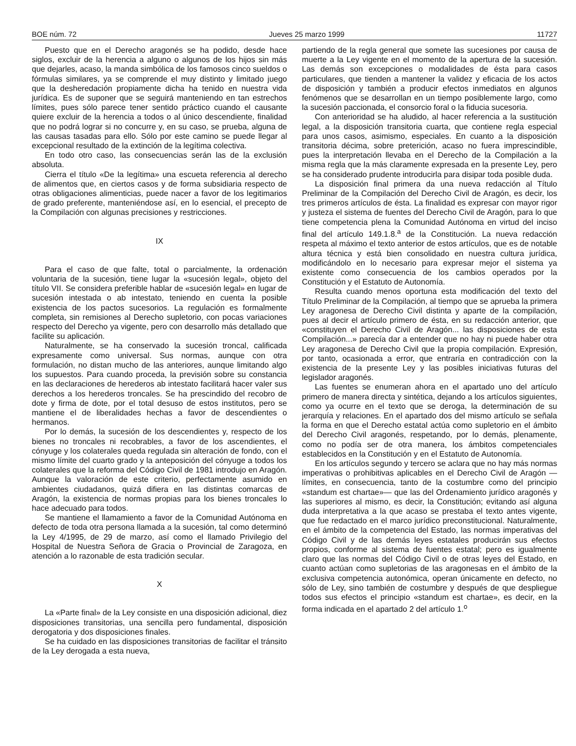BOE núm. 72 Jueves 25 marzo 1999 11727
Puesto que en el Derecho aragonés se ha podido, desde hace siglos, excluir de la herencia a alguno o algunos de los hijos sin más que dejarles, acaso, la manda simbólica de los famosos cinco sueldos o fórmulas similares, ya se comprende el muy distinto y limitado juego que la desheredación propiamente dicha ha tenido en nuestra vida jurídica. Es de suponer que se seguirá manteniendo en tan estrechos límites, pues sólo parece tener sentido práctico cuando el causante quiere excluir de la herencia a todos o al único descendiente, finalidad que no podrá lograr si no concurre y, en su caso, se prueba, alguna de las causas tasadas para ello. Sólo por este camino se puede llegar al excepcional resultado de la extinción de la legítima colectiva.
En todo otro caso, las consecuencias serán las de la exclusión absoluta.
Cierra el título «De la legítima» una escueta referencia al derecho de alimentos que, en ciertos casos y de forma subsidiaria respecto de otras obligaciones alimenticias, puede nacer a favor de los legitimarios de grado preferente, manteniéndose así, en lo esencial, el precepto de la Compilación con algunas precisiones y restricciones.
IX
Para el caso de que falte, total o parcialmente, la ordenación voluntaria de la sucesión, tiene lugar la «sucesión legal», objeto del título VII. Se considera preferible hablar de «sucesión legal» en lugar de sucesión intestada o ab intestato, teniendo en cuenta la posible existencia de los pactos sucesorios. La regulación es formalmente completa, sin remisiones al Derecho supletorio, con pocas variaciones respecto del Derecho ya vigente, pero con desarrollo más detallado que facilite su aplicación.
Naturalmente, se ha conservado la sucesión troncal, calificada expresamente como universal. Sus normas, aunque con otra formulación, no distan mucho de las anteriores, aunque limitando algo los supuestos. Para cuando proceda, la previsión sobre su constancia en las declaraciones de herederos ab intestato facilitará hacer valer sus derechos a los herederos troncales. Se ha prescindido del recobro de dote y firma de dote, por el total desuso de estos institutos, pero se mantiene el de liberalidades hechas a favor de descendientes o hermanos.
Por lo demás, la sucesión de los descendientes y, respecto de los bienes no troncales ni recobrables, a favor de los ascendientes, el cónyuge y los colaterales queda regulada sin alteración de fondo, con el mismo límite del cuarto grado y la anteposición del cónyuge a todos los colaterales que la reforma del Código Civil de 1981 introdujo en Aragón. Aunque la valoración de este criterio, perfectamente asumido en ambientes ciudadanos, quizá difiera en las distintas comarcas de Aragón, la existencia de normas propias para los bienes troncales lo hace adecuado para todos.
Se mantiene el llamamiento a favor de la Comunidad Autónoma en defecto de toda otra persona llamada a la sucesión, tal como determinó la Ley 4/1995, de 29 de marzo, así como el llamado Privilegio del Hospital de Nuestra Señora de Gracia o Provincial de Zaragoza, en atención a lo razonable de esta tradición secular.
X
La «Parte final» de la Ley consiste en una disposición adicional, diez disposiciones transitorias, una sencilla pero fundamental, disposición derogatoria y dos disposiciones finales.
Se ha cuidado en las disposiciones transitorias de facilitar el tránsito de la Ley derogada a esta nueva,
partiendo de la regla general que somete las sucesiones por causa de muerte a la Ley vigente en el momento de la apertura de la sucesión. Las demás son excepciones o modalidades de ésta para casos particulares, que tienden a mantener la validez y eficacia de los actos de disposición y también a producir efectos inmediatos en algunos fenómenos que se desarrollan en un tiempo posiblemente largo, como la sucesión paccionada, el consorcio foral o la fiducia sucesoria.
Con anterioridad se ha aludido, al hacer referencia a la sustitución legal, a la disposición transitoria cuarta, que contiene regla especial para unos casos, asimismo, especiales. En cuanto a la disposición transitoria décima, sobre preterición, acaso no fuera imprescindible, pues la interpretación llevaba en el Derecho de la Compilación a la misma regla que la más claramente expresada en la presente Ley, pero se ha considerado prudente introducirla para disipar toda posible duda.
La disposición final primera da una nueva redacción al Título Preliminar de la Compilación del Derecho Civil de Aragón, es decir, los tres primeros artículos de ésta. La finalidad es expresar con mayor rigor y justeza el sistema de fuentes del Derecho Civil de Aragón, para lo que tiene competencia plena la Comunidad Autónoma en virtud del inciso final del artículo 149.1.8.<sup>a</sup> de la Constitución. La nueva redacción respeta al máximo el texto anterior de estos artículos, que es de notable altura técnica y está bien consolidado en nuestra cultura jurídica, modificándolo en lo necesario para expresar mejor el sistema ya existente como consecuencia de los cambios operados por la Constitución y el Estatuto de Autonomía.
Resulta cuando menos oportuna esta modificación del texto del Título Preliminar de la Compilación, al tiempo que se aprueba la primera Ley aragonesa de Derecho Civil distinta y aparte de la compilación, pues al decir el artículo primero de ésta, en su redacción anterior, que «constituyen el Derecho Civil de Aragón... las disposiciones de esta Compilación...» parecía dar a entender que no hay ni puede haber otra Ley aragonesa de Derecho Civil que la propia compilación. Expresión, por tanto, ocasionada a error, que entraría en contradicción con la existencia de la presente Ley y las posibles iniciativas futuras del legislador aragonés.
Las fuentes se enumeran ahora en el apartado uno del artículo primero de manera directa y sintética, dejando a los artículos siguientes, como ya ocurre en el texto que se deroga, la determinación de su jerarquía y relaciones. En el apartado dos del mismo artículo se señala la forma en que el Derecho estatal actúa como supletorio en el ámbito del Derecho Civil aragonés, respetando, por lo demás, plenamente, como no podía ser de otra manera, los ámbitos competenciales establecidos en la Constitución y en el Estatuto de Autonomía.
En los artículos segundo y tercero se aclara que no hay más normas imperativas o prohibitivas aplicables en el Derecho Civil de Aragón —límites, en consecuencia, tanto de la costumbre como del principio «standum est chartae»— que las del Ordenamiento jurídico aragonés y las superiores al mismo, es decir, la Constitución; evitando así alguna duda interpretativa a la que acaso se prestaba el texto antes vigente, que fue redactado en el marco jurídico preconstitucional. Naturalmente, en el ámbito de la competencia del Estado, las normas imperativas del Código Civil y de las demás leyes estatales producirán sus efectos propios, conforme al sistema de fuentes estatal; pero es igualmente claro que las normas del Código Civil o de otras leyes del Estado, en cuanto actúan como supletorias de las aragonesas en el ámbito de la exclusiva competencia autonómica, operan únicamente en defecto, no sólo de Ley, sino también de costumbre y después de que despliegue todos sus efectos el principio «standum est chartae», es decir, en la forma indicada en el apartado 2 del artículo 1.<sup>o</sup>